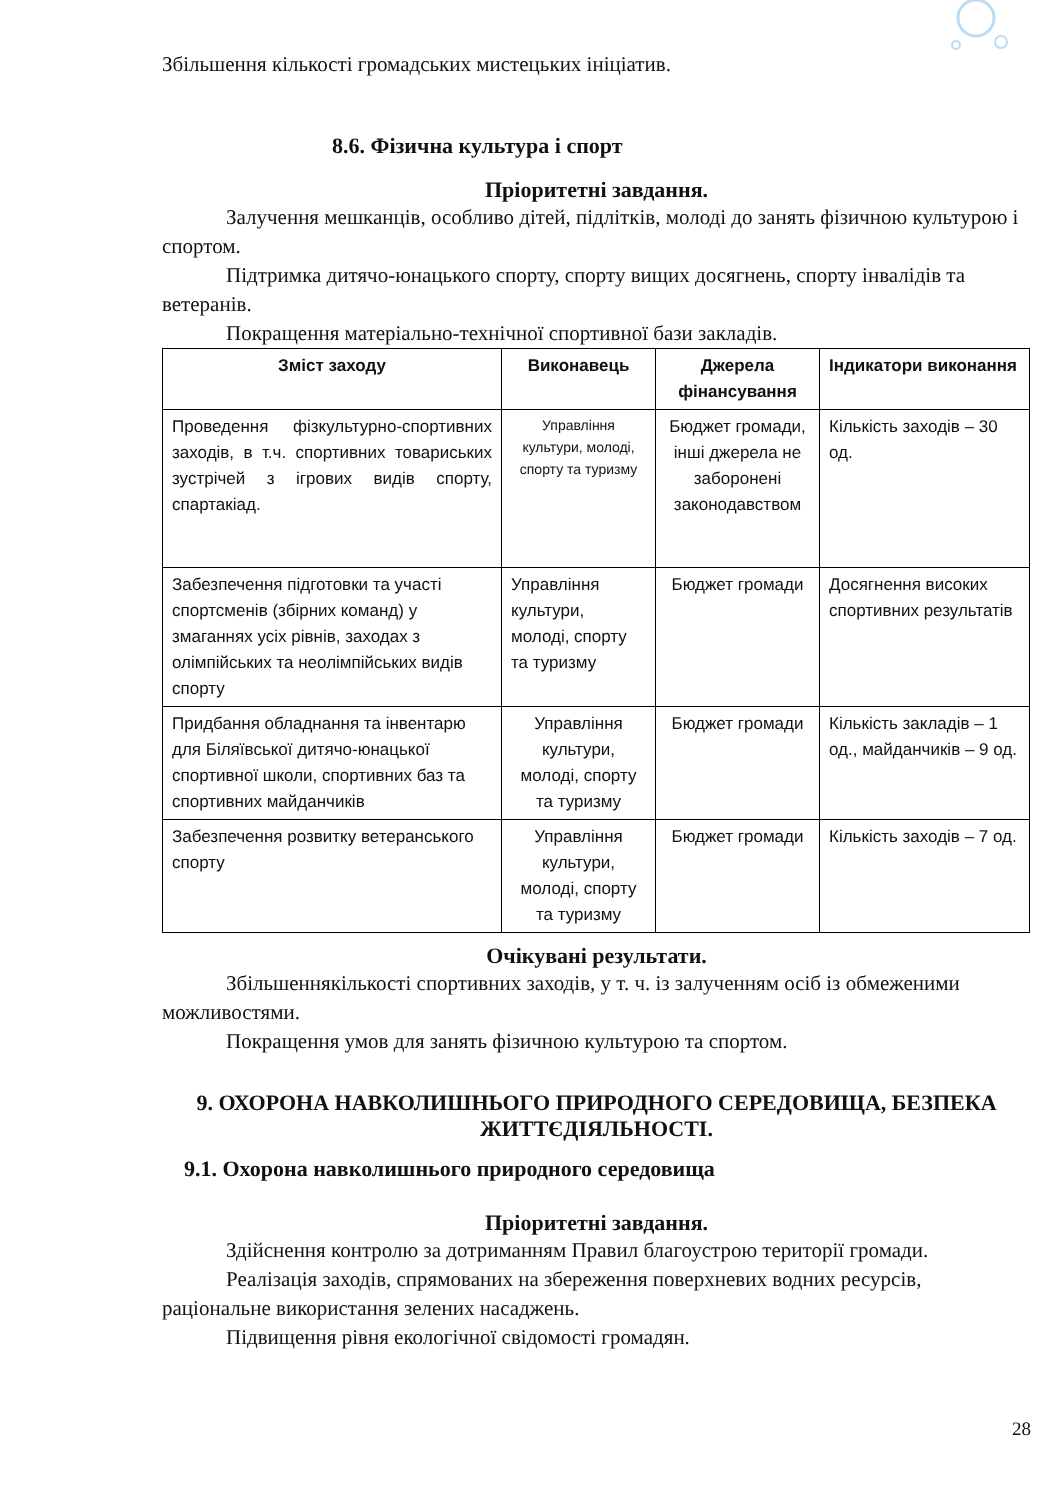Збільшення кількості громадських мистецьких ініціатив.
8.6. Фізична культура і спорт
Пріоритетні завдання.
Залучення мешканців, особливо дітей, підлітків, молоді до занять фізичною культурою і спортом.
Підтримка дитячо-юнацького спорту, спорту вищих досягнень, спорту інвалідів та ветеранів.
Покращення матеріально-технічної спортивної бази закладів.
| Зміст заходу | Виконавець | Джерела фінансування | Індикатори виконання |
| --- | --- | --- | --- |
| Проведення фізкультурно-спортивних заходів, в т.ч. спортивних товариських зустрічей з ігрових видів спорту, спартакіад. | Управління культури, молоді, спорту та туризму | Бюджет громади, інші джерела не заборонені законодавством | Кількість заходів – 30 од. |
| Забезпечення підготовки та участі спортсменів (збірних команд) у змаганнях усіх рівнів, заходах з олімпійських та неолімпійських видів спорту | Управління культури, молоді, спорту та туризму | Бюджет громади | Досягнення високих спортивних результатів |
| Придбання обладнання та інвентарю для Біляївської дитячо-юнацької спортивної школи, спортивних баз та спортивних майданчиків | Управління культури, молоді, спорту та туризму | Бюджет громади | Кількість закладів – 1 од., майданчиків – 9 од. |
| Забезпечення розвитку ветеранського спорту | Управління культури, молоді, спорту та туризму | Бюджет громади | Кількість заходів – 7 од. |
Очікувані результати.
Збільшеннякількості спортивних заходів, у т. ч. із залученням осіб із обмеженими можливостями.
Покращення умов для занять фізичною культурою та спортом.
9. ОХОРОНА НАВКОЛИШНЬОГО ПРИРОДНОГО СЕРЕДОВИЩА, БЕЗПЕКА ЖИТТЄДІЯЛЬНОСТІ.
9.1. Охорона навколишнього природного середовища
Пріоритетні завдання.
Здійснення контролю за дотриманням Правил благоустрою території громади.
Реалізація заходів, спрямованих на збереження поверхневих водних ресурсів, раціональне використання зелених насаджень.
Підвищення рівня екологічної свідомості громадян.
28